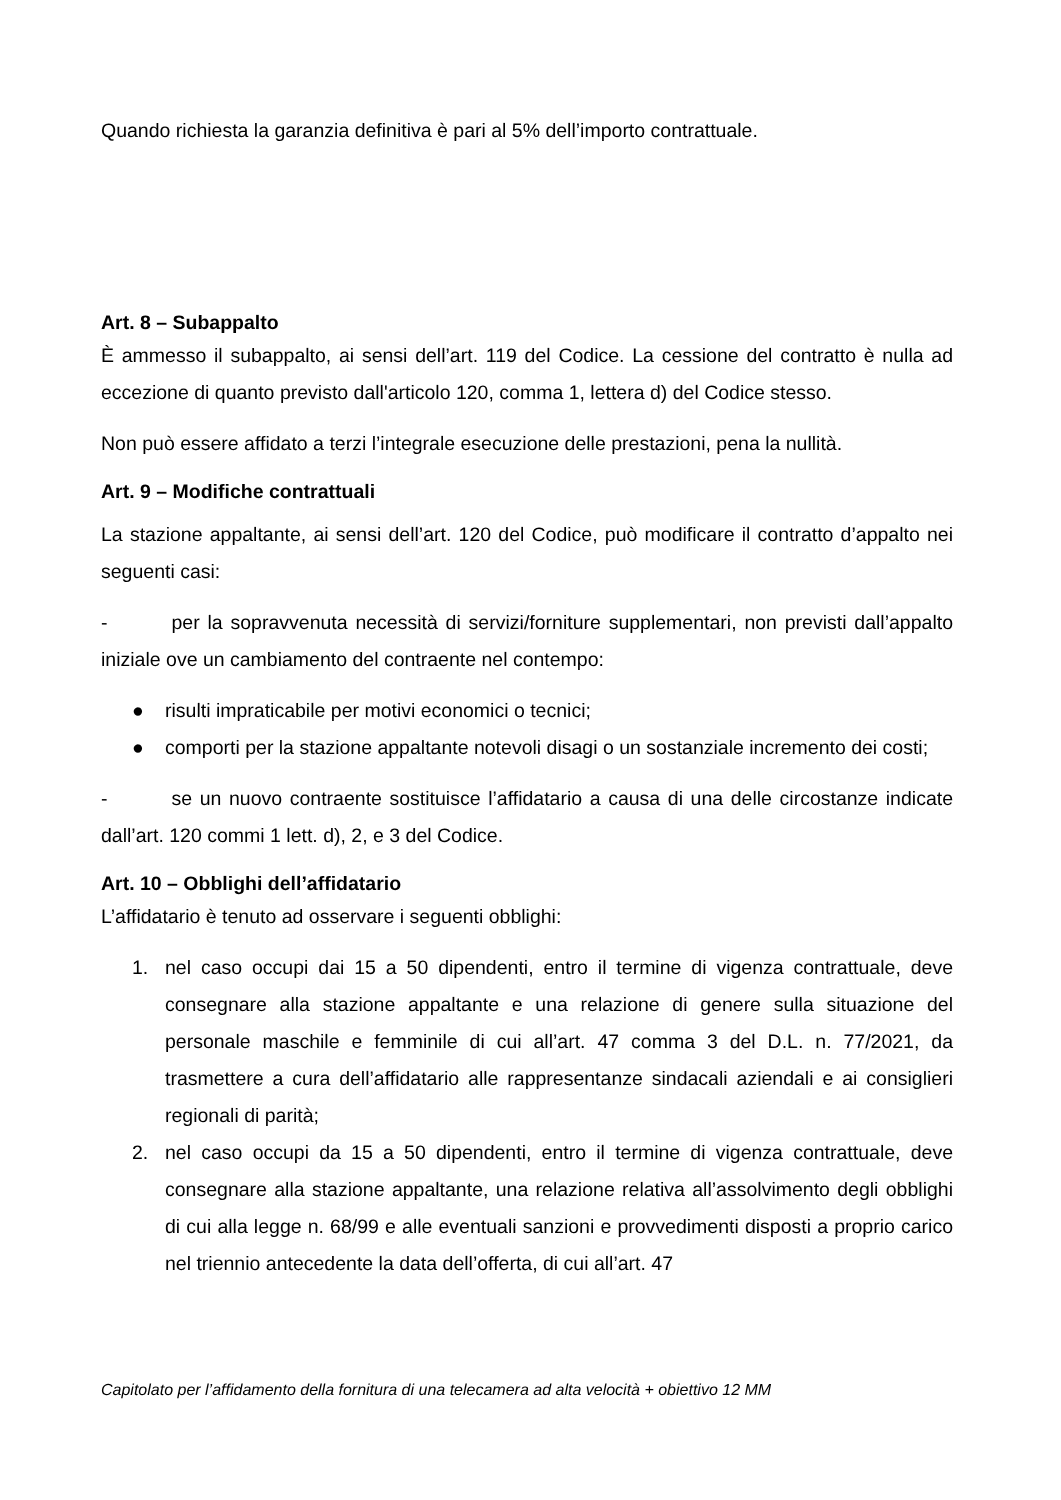Quando richiesta la garanzia definitiva è pari al 5% dell’importo contrattuale.
Art. 8 – Subappalto
È ammesso il subappalto, ai sensi dell’art. 119 del Codice. La cessione del contratto è nulla ad eccezione di quanto previsto dall'articolo 120, comma 1, lettera d) del Codice stesso.
Non può essere affidato a terzi l’integrale esecuzione delle prestazioni, pena la nullità.
Art. 9 – Modifiche contrattuali
La stazione appaltante, ai sensi dell’art. 120 del Codice, può modificare il contratto d’appalto nei seguenti casi:
- per la sopravvenuta necessità di servizi/forniture supplementari, non previsti dall’appalto iniziale ove un cambiamento del contraente nel contempo:
● risulti impraticabile per motivi economici o tecnici;
● comporti per la stazione appaltante notevoli disagi o un sostanziale incremento dei costi;
- se un nuovo contraente sostituisce l’affidatario a causa di una delle circostanze indicate dall’art. 120 commi 1 lett. d), 2, e 3 del Codice.
Art. 10 – Obblighi dell’affidatario
L’affidatario è tenuto ad osservare i seguenti obblighi:
1. nel caso occupi dai 15 a 50 dipendenti, entro il termine di vigenza contrattuale, deve consegnare alla stazione appaltante e una relazione di genere sulla situazione del personale maschile e femminile di cui all’art. 47 comma 3 del D.L. n. 77/2021, da trasmettere a cura dell’affidatario alle rappresentanze sindacali aziendali e ai consiglieri regionali di parità;
2. nel caso occupi da 15 a 50 dipendenti, entro il termine di vigenza contrattuale, deve consegnare alla stazione appaltante, una relazione relativa all’assolvimento degli obblighi di cui alla legge n. 68/99 e alle eventuali sanzioni e provvedimenti disposti a proprio carico nel triennio antecedente la data dell’offerta, di cui all’art. 47
Capitolato per l’affidamento della fornitura di una telecamera ad alta velocità + obiettivo 12 MM